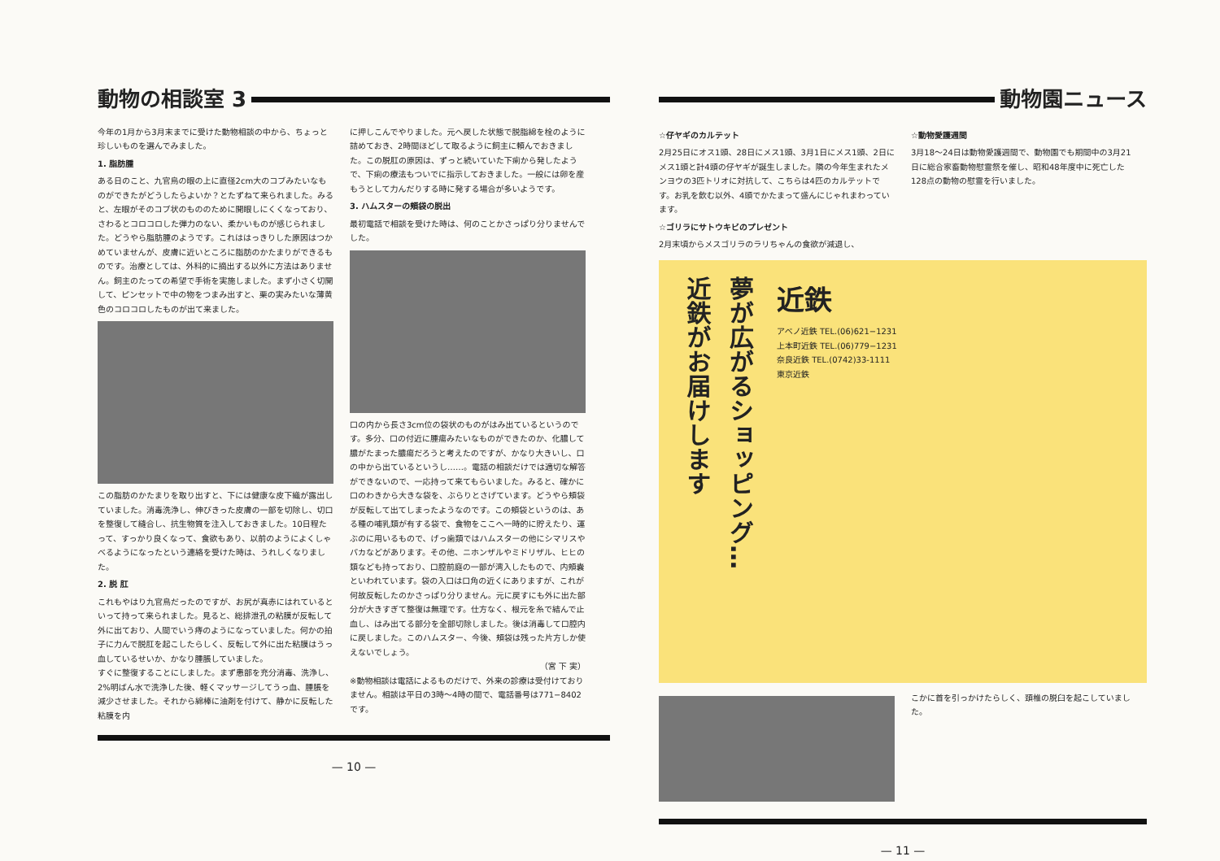動物の相談室 3
今年の1月から3月末までに受けた動物相談の中から、ちょっと珍しいものを選んでみました。
1. 脂肪腫
ある日のこと、九官鳥の眼の上に直径2cm大のコブみたいなものができたがどうしたらよいか？とたずねて来られました。みると、左眼がそのコブ状のもののために開眼しにくくなっており、さわるとコロコロした弾力のない、柔かいものが感じられました。どうやら脂肪腫のようです。これははっきりした原因はつかめていませんが、皮膚に近いところに脂肪のかたまりができるものです。治療としては、外科的に摘出する以外に方法はありません。飼主のたっての希望で手術を実施しました。まず小さく切開して、ピンセットで中の物をつまみ出すと、栗の実みたいな薄黄色のコロコロしたものが出て来ました。
この脂肪のかたまりを取り出すと、下には健康な皮下織が露出していました。消毒洗浄し、伸びきった皮膚の一部を切除し、切口を整復して縫合し、抗生物質を注入しておきました。10日程たって、すっかり良くなって、食欲もあり、以前のようによくしゃべるようになったという連絡を受けた時は、うれしくなりました。
2. 脱 肛
これもやはり九官鳥だったのですが、お尻が真赤にはれているといって持って来られました。見ると、総排泄孔の粘膜が反転して外に出ており、人間でいう痔のようになっていました。何かの拍子に力んで脱肛を起こしたらしく、反転して外に出た粘膜はうっ血しているせいか、かなり腫脹していました。
すぐに整復することにしました。まず患部を充分消毒、洗浄し、2%明ばん水で洗浄した後、軽くマッサージしてうっ血、腫脹を減少させました。それから綿棒に油剤を付けて、静かに反転した粘膜を内
に押しこんでやりました。元へ戻した状態で脱脂綿を栓のように詰めておき、2時間ほどして取るように飼主に頼んでおきました。この脱肛の原因は、ずっと続いていた下痢から発したようで、下痢の療法もついでに指示しておきました。一般には卵を産もうとして力んだりする時に発する場合が多いようです。
3. ハムスターの頬袋の脱出
最初電話で相談を受けた時は、何のことかさっぱり分りませんでした。
口の内から長さ3cm位の袋状のものがはみ出ているというのです。多分、口の付近に腫瘍みたいなものができたのか、化膿して膿がたまった膿瘍だろうと考えたのですが、かなり大きいし、口の中から出ているというし……。電話の相談だけでは適切な解答ができないので、一応持って来てもらいました。みると、確かに口のわきから大きな袋を、ぶらりとさげています。どうやら頬袋が反転して出てしまったようなのです。この頬袋というのは、ある種の哺乳類が有する袋で、食物をここへ一時的に貯えたり、運ぶのに用いるもので、げっ歯類ではハムスターの他にシマリスやパカなどがあります。その他、ニホンザルやミドリザル、ヒヒの類なども持っており、口腔前庭の一部が湾入したもので、内頬嚢といわれています。袋の入口は口角の近くにありますが、これが何故反転したのかさっぱり分りません。元に戻すにも外に出た部分が大きすぎて整復は無理です。仕方なく、根元を糸で結んで止血し、はみ出てる部分を全部切除しました。後は消毒して口腔内に戻しました。このハムスター、今後、頬袋は残った片方しか使えないでしょう。
（宮 下 実）
※動物相談は電話によるものだけで、外来の診療は受付けておりません。相談は平日の3時〜4時の間で、電話番号は771−8402です。
— 10 —
動物園ニュース
☆仔ヤギのカルテット
2月25日にオス1頭、28日にメス1頭、3月1日にメス1頭、2日にメス1頭と計4頭の仔ヤギが誕生しました。隣の今年生まれたメンヨウの3匹トリオに対抗して、こちらは4匹のカルテットです。お乳を飲む以外、4頭でかたまって盛んにじゃれまわっています。
☆ゴリラにサトウキビのプレゼント
2月末頃からメスゴリラのラリちゃんの食欲が減退し、
☆動物愛護週間
3月18〜24日は動物愛護週間で、動物園でも期間中の3月21日に総合家畜動物慰霊祭を催し、昭和48年度中に死亡した128点の動物の慰霊を行いました。
夢が広がるショッピング…
近鉄がお届けします
近鉄
アベノ近鉄 TEL.(06)621−1231
上本町近鉄 TEL.(06)779−1231
奈良近鉄 TEL.(0742)33-1111
東京近鉄
こかに首を引っかけたらしく、頚椎の脱臼を起こしていました。
— 11 —